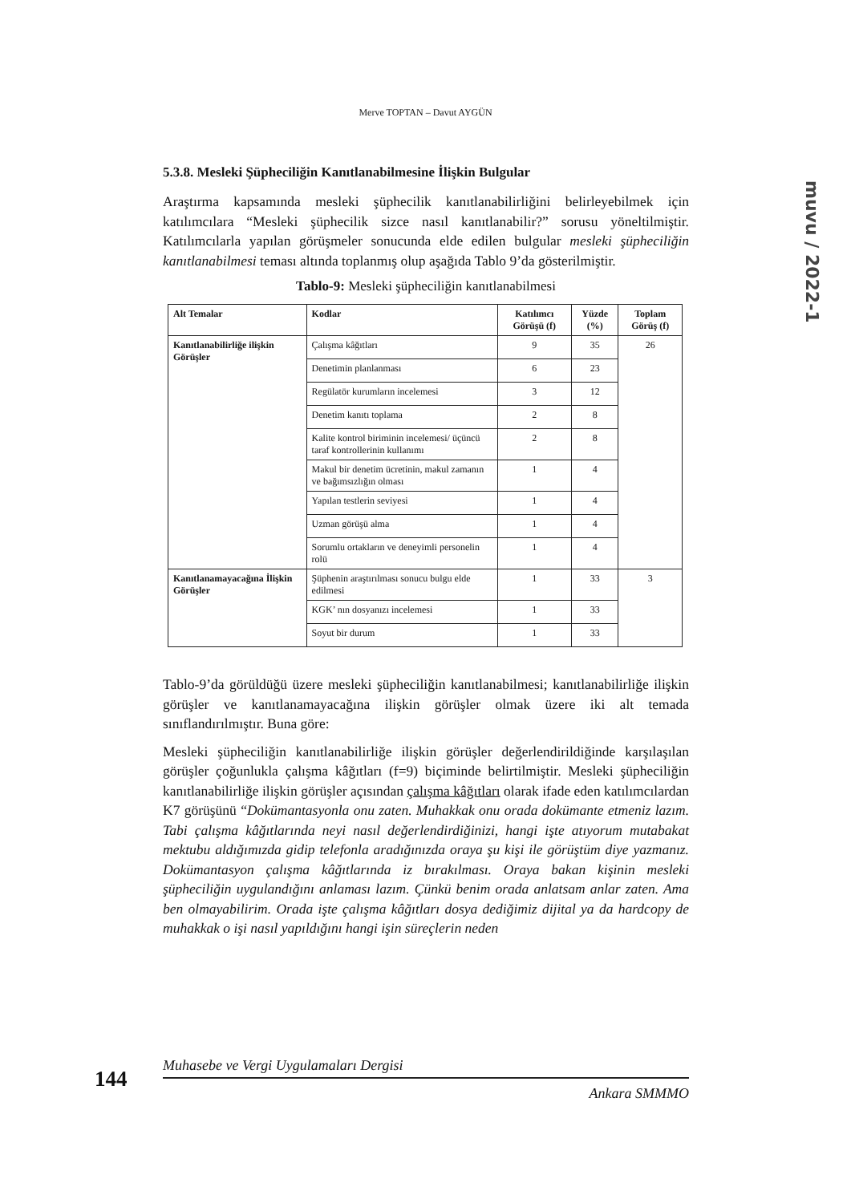Merve TOPTAN – Davut AYGÜN
muvu / 2022-1
5.3.8. Mesleki Şüpheciliğin Kanıtlanabilmesine İlişkin Bulgular
Araştırma kapsamında mesleki şüphecilik kanıtlanabilirliğini belirleyebilmek için katılımcılara “Mesleki şüphecilik sizce nasıl kanıtlanabilir?” sorusu yöneltilmiştir. Katılımcılarla yapılan görüşmeler sonucunda elde edilen bulgular mesleki şüpheciliğin kanıtlanabilmesi teması altında toplanmış olup aşağıda Tablo 9’da gösterilmiştir.
Tablo-9: Mesleki şüpheciliğin kanıtlanabilmesi
| Alt Temalar | Kodlar | Katılımcı Görüşü (f) | Yüzde (%) | Toplam Görüş (f) |
| --- | --- | --- | --- | --- |
| Kanıtlanabilirliğe ilişkin Görüşler | Çalışma kâğıtları | 9 | 35 | 26 |
| | Denetimin planlanması | 6 | 23 | |
| | Regülatör kurumların incelemesi | 3 | 12 | |
| | Denetim kanıtı toplama | 2 | 8 | |
| | Kalite kontrol biriminin incelemesi/ üçüncü taraf kontrollerinin kullanımı | 2 | 8 | |
| | Makul bir denetim ücretinin, makul zamanın ve bağımsızlığın olması | 1 | 4 | |
| | Yapılan testlerin seviyesi | 1 | 4 | |
| | Uzman görüşü alma | 1 | 4 | |
| | Sorumlu ortakların ve deneyimli personelin rolü | 1 | 4 | |
| Kanıtlanamayacağına İlişkin Görüşler | Şüphenin araştırılması sonucu bulgu elde edilmesi | 1 | 33 | 3 |
| | KGK’ nın dosyanızı incelemesi | 1 | 33 | |
| | Soyut bir durum | 1 | 33 | |
Tablo-9’da görüldüğü üzere mesleki şüpheciliğin kanıtlanabilmesi; kanıtlanabilirliğe ilişkin görüşler ve kanıtlanamayacağına ilişkin görüşler olmak üzere iki alt temada sınıflandırılmıştır. Buna göre:
Mesleki şüpheciliğin kanıtlanabilirliğe ilişkin görüşler değerlendirildiğinde karşılaşılan görüşler çoğunlukla çalışma kâğıtları (f=9) biçiminde belirtilmiştir. Mesleki şüpheciliğin kanıtlanabilirliğe ilişkin görüşler açısından çalışma kâğıtları olarak ifade eden katılımcılardan K7 görüşünü “Dokümantasyonla onu zaten. Muhakkak onu orada dokümante etmeniz lazım. Tabi çalışma kâğıtlarında neyi nasıl değerlendirdiğinizi, hangi işte atıyorum mutabakat mektubu aldığımızda gidip telefonla aradığınızda oraya şu kişi ile görüştüm diye yazmanız. Dokümantasyon çalışma kâğıtlarında iz bırakılması. Oraya bakan kişinin mesleki şüpheciliğin uygulandığını anlaması lazım. Çünkü benim orada anlatsam anlar zaten. Ama ben olmayabilirim. Orada işte çalışma kâğıtları dosya dediğimiz dijital ya da hardcopy de muhakkak o işi nasıl yapıldığını hangi işin süreçlerin neden
144
Muhasebe ve Vergi Uygulamaları Dergisi
Ankara SMMMO